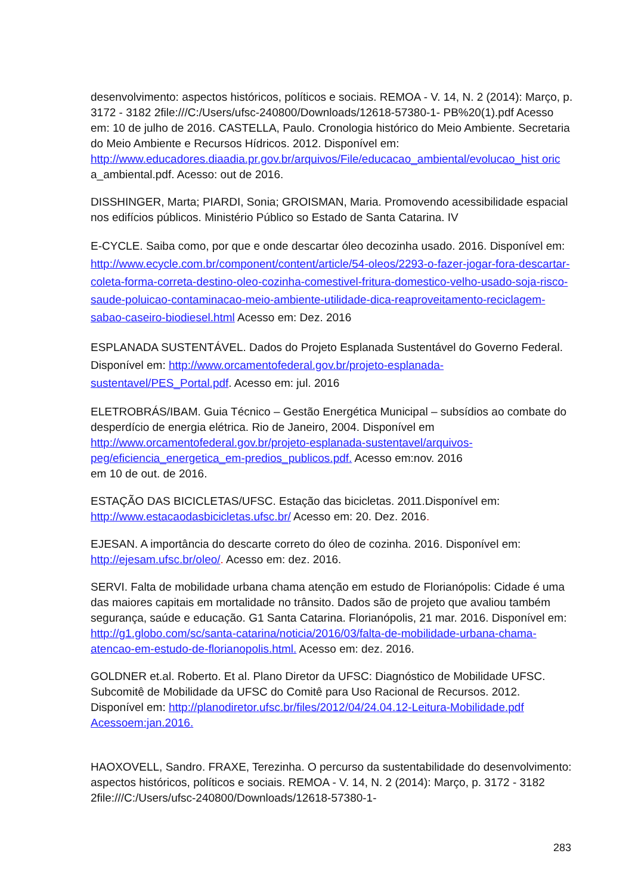desenvolvimento: aspectos históricos, políticos e sociais. REMOA - V. 14, N. 2 (2014): Março, p. 3172 - 3182 2file:///C:/Users/ufsc-240800/Downloads/12618-57380-1- PB%20(1).pdf Acesso em: 10 de julho de 2016. CASTELLA, Paulo. Cronologia histórico do Meio Ambiente. Secretaria do Meio Ambiente e Recursos Hídricos. 2012. Disponível em: http://www.educadores.diaadia.pr.gov.br/arquivos/File/educacao_ambiental/evolucao_hist oric a_ambiental.pdf. Acesso: out de 2016.
DISSHINGER, Marta; PIARDI, Sonia; GROISMAN, Maria. Promovendo acessibilidade espacial nos edifícios públicos. Ministério Público so Estado de Santa Catarina. IV
E-CYCLE. Saiba como, por que e onde descartar óleo decozinha usado. 2016. Disponível em: http://www.ecycle.com.br/component/content/article/54-oleos/2293-o-fazer-jogar-fora-descartar-coleta-forma-correta-destino-oleo-cozinha-comestivel-fritura-domestico-velho-usado-soja-risco-saude-poluicao-contaminacao-meio-ambiente-utilidade-dica-reaproveitamento-reciclagem-sabao-caseiro-biodiesel.html Acesso em: Dez. 2016
ESPLANADA SUSTENTÁVEL. Dados do Projeto Esplanada Sustentável do Governo Federal. Disponível em: http://www.orcamentofederal.gov.br/projeto-esplanada-sustentavel/PES_Portal.pdf. Acesso em: jul. 2016
ELETROBRÁS/IBAM. Guia Técnico – Gestão Energética Municipal – subsídios ao combate do desperdício de energia elétrica. Rio de Janeiro, 2004. Disponível em http://www.orcamentofederal.gov.br/projeto-esplanada-sustentavel/arquivos-peg/eficiencia_energetica_em-predios_publicos.pdf. Acesso em:nov. 2016
em 10 de out. de 2016.
ESTAÇÃO DAS BICICLETAS/UFSC. Estação das bicicletas. 2011.Disponível em: http://www.estacaodasbicicletas.ufsc.br/ Acesso em: 20. Dez. 2016.
EJESAN. A importância do descarte correto do óleo de cozinha. 2016. Disponível em: http://ejesam.ufsc.br/oleo/. Acesso em: dez. 2016.
SERVI. Falta de mobilidade urbana chama atenção em estudo de Florianópolis: Cidade é uma das maiores capitais em mortalidade no trânsito. Dados são de projeto que avaliou também segurança, saúde e educação. G1 Santa Catarina. Florianópolis, 21 mar. 2016. Disponível em: http://g1.globo.com/sc/santa-catarina/noticia/2016/03/falta-de-mobilidade-urbana-chama-atencao-em-estudo-de-florianopolis.html. Acesso em: dez. 2016.
GOLDNER et.al. Roberto. Et al. Plano Diretor da UFSC: Diagnóstico de Mobilidade UFSC. Subcomitê de Mobilidade da UFSC do Comitê para Uso Racional de Recursos. 2012. Disponível em: http://planodiretor.ufsc.br/files/2012/04/24.04.12-Leitura-Mobilidade.pdf Acessoem:jan.2016.
HAOXOVELL, Sandro. FRAXE, Terezinha. O percurso da sustentabilidade do desenvolvimento: aspectos históricos, políticos e sociais. REMOA - V. 14, N. 2 (2014): Março, p. 3172 - 3182 2file:///C:/Users/ufsc-240800/Downloads/12618-57380-1-
283